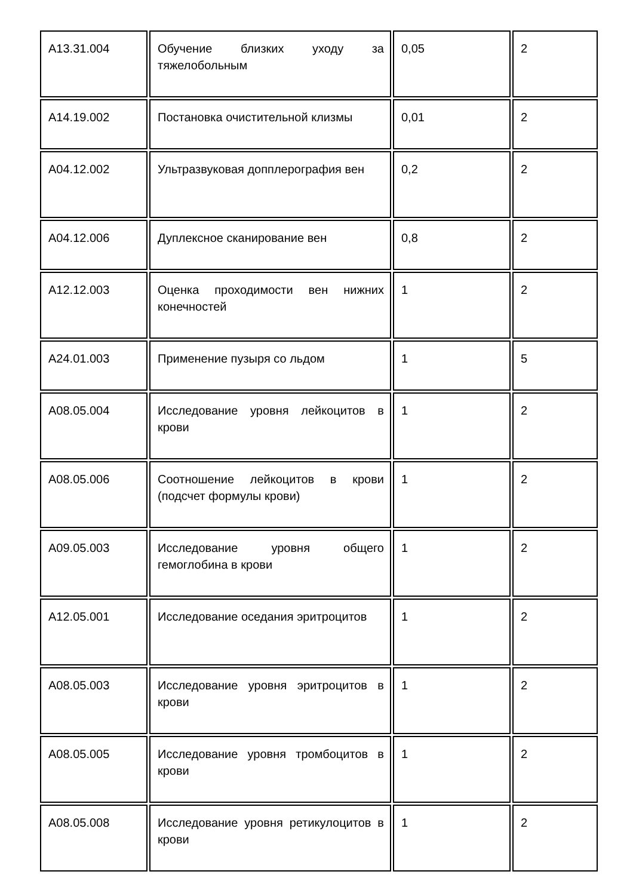| A13.31.004 | Обучение близких уходу за тяжелобольным | 0,05 | 2 |
| A14.19.002 | Постановка очистительной клизмы | 0,01 | 2 |
| A04.12.002 | Ультразвуковая допплерография вен | 0,2 | 2 |
| A04.12.006 | Дуплексное сканирование вен | 0,8 | 2 |
| A12.12.003 | Оценка проходимости вен нижних конечностей | 1 | 2 |
| A24.01.003 | Применение пузыря со льдом | 1 | 5 |
| A08.05.004 | Исследование уровня лейкоцитов в крови | 1 | 2 |
| A08.05.006 | Соотношение лейкоцитов в крови (подсчет формулы крови) | 1 | 2 |
| A09.05.003 | Исследование уровня общего гемоглобина в крови | 1 | 2 |
| A12.05.001 | Исследование оседания эритроцитов | 1 | 2 |
| A08.05.003 | Исследование уровня эритроцитов в крови | 1 | 2 |
| A08.05.005 | Исследование уровня тромбоцитов в крови | 1 | 2 |
| A08.05.008 | Исследование уровня ретикулоцитов в крови | 1 | 2 |